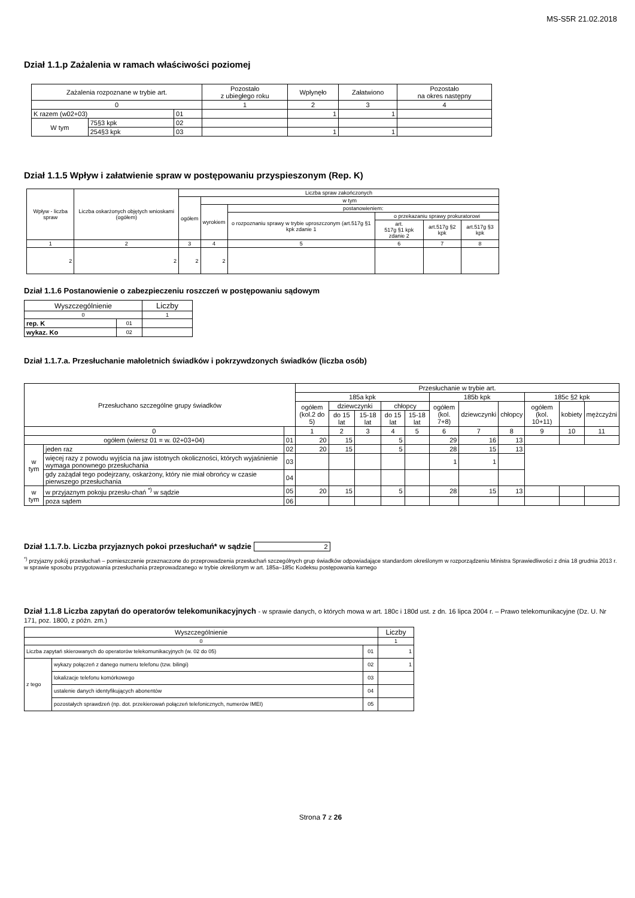MS-S5R 21.02.2018
Dział 1.1.p Zażalenia w ramach właściwości poziomej
| Zażalenia rozpoznane w trybie art. | | | Pozostało z ubiegłego roku | Wpłynęło | Załatwiono | Pozostało na okres następny |
| --- | --- | --- | --- | --- | --- | --- |
| 0 | | | 1 | 2 | 3 | 4 |
| K razem (w02+03) | | 01 | | 1 | 1 | |
| W tym | 75§3 kpk | 02 | | | | |
| | 254§3 kpk | 03 | | 1 | 1 | |
Dział 1.1.5 Wpływ i załatwienie spraw w postępowaniu przyspieszonym (Rep. K)
| Wpływ - liczba spraw | Liczba oskarżonych objętych wnioskami (ogółem) | Liczba spraw zakończonych | | | | | |
| | | ogółem | w tym | | | | |
| | | | wyrokiem | postanowieniem: | | | |
| | | | | o rozpoznaniu sprawy w trybie uproszczonym (art.517g §1 kpk zdanie 1 | o przekazaniu sprawy prokuratorowi | | |
| | | | | | art. 517g §1 kpk zdanie 2 | art.517g §2 kpk | art.517g §3 kpk |
| 1 | 2 | 3 | 4 | 5 | 6 | 7 | 8 |
| 2 | 2 | 2 | 2 | | | | |
Dział 1.1.6 Postanowienie o zabezpieczeniu roszczeń w postępowaniu sądowym
| Wyszczególnienie | | Liczby |
| 0 | | 1 |
| rep. K | 01 | |
| wykaz. Ko | 02 | |
Dział 1.1.7.a. Przesłuchanie małoletnich świadków i pokrzywdzonych świadków (liczba osób)
| Przesłuchano szczególne grupy świadków | | | Przesłuchanie w trybie art. | | | | | | | | | | |
| | | | 185a kpk | | | | | 185b kpk | | | 185c §2 kpk | | |
| | | | ogółem (kol.2 do 5) | dziewczynki | | chłopcy | | ogółem (kol. 7+8) | dziewczynki | chłopcy | ogółem (kol. 10+11) | kobiety | mężczyźni |
| | | | | do 15 lat | 15-18 lat | do 15 lat | 15-18 lat | | | | | | |
| 0 | | | 1 | 2 | 3 | 4 | 5 | 6 | 7 | 8 | 9 | 10 | 11 |
| ogółem (wiersz 01 = w. 02+03+04) | | 01 | 20 | 15 | | 5 | | 29 | 16 | 13 | | | |
| w tym | jeden raz | 02 | 20 | 15 | | 5 | | 28 | 15 | 13 | | | |
| | więcej razy z powodu wyjścia na jaw istotnych okoliczności, których wyjaśnienie wymaga ponownego przesłuchania | 03 | | | | | | 1 | 1 | | | | |
| | gdy zażądał tego podejrzany, oskarżony, który nie miał obrońcy w czasie pierwszego przesłuchania | 04 | | | | | | | | | | | |
| w tym | w przyjaznym pokoju przesłu-chań <sup>*)</sup> w sądzie | 05 | 20 | 15 | | 5 | | 28 | 15 | 13 | | | |
| | poza sądem | 06 | | | | | | | | | | | |
Dział 1.1.7.b. Liczba przyjaznych pokoi przesłuchań* w sądzie 2
<sup>*)</sup> przyjazny pokój przesłuchań – pomieszczenie przeznaczone do przeprowadzenia przesłuchań szczególnych grup świadków odpowiadające standardom określonym w rozporządzeniu Ministra Sprawiedliwości z dnia 18 grudnia 2013 r. w sprawie sposobu przygotowania przesłuchania przeprowadzanego w trybie określonym w art. 185a–185c Kodeksu postępowania karnego
Dział 1.1.8 Liczba zapytań do operatorów telekomunikacyjnych - w sprawie danych, o których mowa w art. 180c i 180d ust. z dn. 16 lipca 2004 r. – Prawo telekomunikacyjne (Dz. U. Nr 171, poz. 1800, z późn. zm.)
| Wyszczególnienie | | | Liczby |
| 0 | | | 1 |
| Liczba zapytań skierowanych do operatorów telekomunikacyjnych (w. 02 do 05) | | 01 | 1 |
| z tego | wykazy połączeń z danego numeru telefonu (tzw. bilingi) | 02 | 1 |
| | lokalizacje telefonu komórkowego | 03 | |
| | ustalenie danych identyfikujących abonentów | 04 | |
| | pozostałych sprawdzeń (np. dot. przekierowań połączeń telefonicznych, numerów IMEI) | 05 | |
Strona 7 z 26